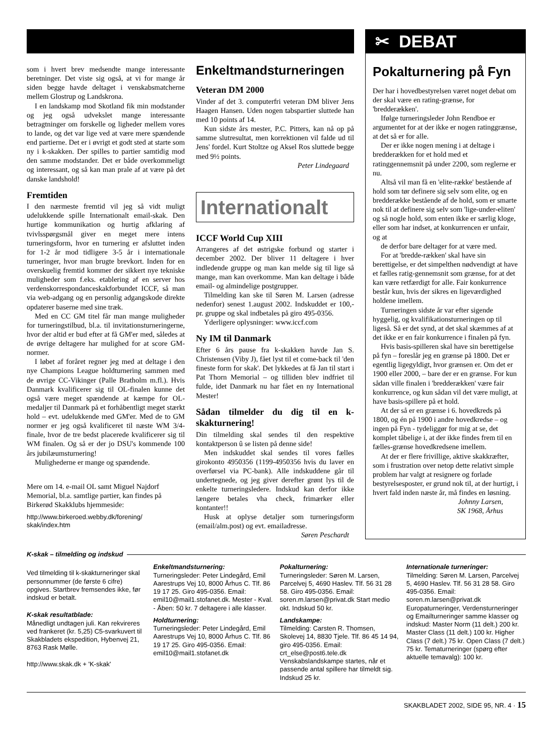✂ DEBAT
som i hvert brev medsendte mange interessante beretninger. Det viste sig også, at vi for mange år siden begge havde deltaget i venskabsmatcherne mellem Glostrup og Landskrona.
I en landskamp mod Skotland fik min modstander og jeg også udvekslet mange interessante betragtninger om forskelle og ligheder mellem vores to lande, og det var lige ved at være mere spændende end partierne. Det er i øvrigt et godt sted at starte som ny i k-skakken. Der spilles to partier samtidig mod den samme modstander. Det er både overkommeligt og interessant, og så kan man prale af at være på det danske landshold!
Fremtiden
I den nærmeste fremtid vil jeg så vidt muligt udelukkende spille Internationalt email-skak. Den hurtige kommunikation og hurtig afklaring af tvivlsspørgsmål giver en meget mere intens turneringsform, hvor en turnering er afsluttet inden for 1-2 år mod tidligere 3-5 år i internationale turneringer, hvor man brugte brevkort. Inden for en overskuelig fremtid kommer der sikkert nye tekniske muligheder som f.eks. etablering af en server hos verdenskorrespondanceskakforbundet ICCF, så man via web-adgang og en personlig adgangskode direkte opdaterer baserne med sine træk.
Med en CC GM titel får man mange muligheder for turneringstilbud, bl.a. til invitationsturneringerne, hvor der altid er bud efter at få GM'er med, således at de øvrige deltagere har mulighed for at score GM-normer.
I løbet af foråret regner jeg med at deltage i den nye Champions League holdturnering sammen med de øvrige CC-Vikinger (Palle Bratholm m.fl.). Hvis Danmark kvalificerer sig til OL-finalen kunne det også være meget spændende at kæmpe for OL-medaljer til Danmark på et forhåbentligt meget stærkt hold – evt. udelukkende med GM'er. Med de to GM normer er jeg også kvalificeret til næste WM 3/4-finale, hvor de tre bedst placerede kvalificerer sig til WM finalen. Og så er der jo DSU's kommende 100 års jubilæumsturnering!
Mulighederne er mange og spændende.
Mere om 14. e-mail OL samt Miguel Najdorf Memorial, bl.a. samtlige partier, kan findes på Birkerød Skakklubs hjemmeside:
http://www.birkeroed.webby.dk/forening/ skak/index.htm
Enkeltmandsturneringen
Veteran DM 2000
Vinder af det 3. computerfri veteran DM bliver Jens Haagen Hansen. Uden nogen tabspartier sluttede han med 10 points af 14.
Kun sidste års mester, P.C. Pitters, kan nå op på samme slutresultat, men korrektionen vil falde ud til Jens' fordel. Kurt Stoltze og Aksel Ros sluttede begge med 9½ points.
Peter Lindegaard
Internationalt
ICCF World Cup XIII
Arrangeres af det østrigske forbund og starter i december 2002. Der bliver 11 deltagere i hver indledende gruppe og man kan melde sig til lige så mange, man kan overkomme. Man kan deltage i både email- og almindelige postgrupper.
Tilmelding kan ske til Søren M. Larsen (adresse nedenfor) senest 1.august 2002. Indskuddet er 100,- pr. gruppe og skal indbetales på giro 495-0356.
Yderligere oplysninger: www.iccf.com
Ny IM til Danmark
Efter 6 års pause fra k-skakken havde Jan S. Christensen (Viby J), fået lyst til et come-back til 'den fineste form for skak'. Det lykkedes at få Jan til start i Pat Thorn Memorial – og tilliden blev indfriet til fulde, idet Danmark nu har fået en ny International Mester!
Sådan tilmelder du dig til en k-skakturnering!
Din tilmelding skal sendes til den respektive kontaktperson û se listen på denne side!
Men indskuddet skal sendes til vores fælles girokonto 4950356 (1199-4950356 hvis du laver en overførsel via PC-bank). Alle indskuddene går til undertegnede, og jeg giver derefter grønt lys til de enkelte turneringsledere. Indskud kan derfor ikke længere betales vha check, frimærker eller kontanter!!
Husk at oplyse detaljer som turneringsform (email/alm.post) og evt. emailadresse.
Søren Peschardt
Pokalturnering på Fyn
Der har i hovedbestyrelsen været noget debat om der skal være en rating-grænse, for 'bredderækken'.
Ifølge turneringsleder John Rendboe er argumentet for at der ikke er nogen ratinggrænse, at det så er for alle.
Der er ikke nogen mening i at deltage i bredderækken for et hold med et ratinggennemsnit på under 2200, som reglerne er nu.
Altså vil man få en 'elite-række' bestående af hold som tør definere sig selv som elite, og en bredderække bestående af de hold, som er smarte nok til at definere sig selv som 'lige-under-eliten' og så nogle hold, som enten ikke er særlig kloge, eller som har indset, at konkurrencen er unfair, og at
de derfor bare deltager for at være med.
For at 'bredde-rækken' skal have sin berettigelse, er det simpelthen nødvendigt at have et fælles ratig-gennemsnit som grænse, for at det kan være retfærdigt for alle. Fair konkurrence består kun, hvis der sikres en ligeværdighed holdene imellem.
Turneringen sidste år var efter sigende hyggelig, og kvalifikationsturneringen op til ligeså. Så er det synd, at det skal skæmmes af at det ikke er en fair konkurrence i finalen på fyn.
Hvis basis-spilleren skal have sin berettigelse på fyn – foreslår jeg en grænse på 1800. Det er egentlig ligegyldigt, hvor grænsen er. Om det er 1900 eller 2000, – bare der er en grænse. For kun sådan ville finalen i 'bredderækken' være fair konkurrence, og kun sådan vil det være muligt, at have basis-spillere på et hold.
At der så er en grænse i 6. hovedkreds på 1800, og én på 1900 i andre hovedkredse – og ingen på Fyn - tydeliggør for mig at se, det komplet tåbelige i, at der ikke findes frem til en fælles-grænse hovedkredsene imellem.
At der er flere frivillige, aktive skakkræfter, som i frustration over netop dette relativt simple problem har valgt at resignere og forlade bestyrelsesposter, er grund nok til, at der hurtigt, i hvert fald inden næste år, må findes en løsning.
Johnny Larsen,
SK 1968, Århus
K-skak – tilmelding og indskud
Ved tilmelding til k-skakturneringer skal personnummer (de første 6 cifre) opgives. Startbrev fremsendes ikke, før indskud er betalt.
K-skak resultatblade:
Månedligt undtagen juli. Kan rekvireres ved frankeret (kr. 5,25) C5-svarkuvert til Skakbladets ekspedition, Hybenvej 21, 8763 Rask Mølle.
http://www.skak.dk + 'K-skak'
Enkeltmandsturnering:
Turneringsleder: Peter Lindegård, Emil Aarestrups Vej 10, 8000 Århus C. Tlf. 86 19 17 25. Giro 495-0356. Email: emil10@mail1.stofanet.dk. Mester - Kval. - Åben: 50 kr. 7 deltagere i alle klasser.
Holdturnering:
Turneringsleder: Peter Lindegård, Emil Aarestrups Vej 10, 8000 Århus C. Tlf. 86 19 17 25. Giro 495-0356. Email: emil10@mail1.stofanet.dk
Pokalturnering:
Turneringsleder: Søren M. Larsen, Parcelvej 5, 4690 Haslev. Tlf. 56 31 28 58. Giro 495-0356. Email: soren.m.larsen@privat.dk Start medio okt. Indskud 50 kr.
Landskampe:
Tilmelding: Carsten R. Thomsen, Skolevej 14, 8830 Tjele. Tlf. 86 45 14 94, giro 495-0356. Email: crt_else@post6.tele.dk Venskabslandskampe startes, når et passende antal spillere har tilmeldt sig. Indskud 25 kr.
Internationale turneringer:
Tilmelding: Søren M. Larsen, Parcelvej 5, 4690 Haslev. Tlf. 56 31 28 58. Giro 495-0356. Email: soren.m.larsen@privat.dk Europaturneringer, Verdensturneringer og Emailturneringer samme klasser og indskud: Master Norm (11 delt.) 200 kr. Master Class (11 delt.) 100 kr. Higher Class (7 delt.) 75 kr. Open Class (7 delt.) 75 kr. Tematurneringer (spørg efter aktuelle temavalg): 100 kr.
SKAKBLADET 2002, SIDE 95, NR. 4 · 15